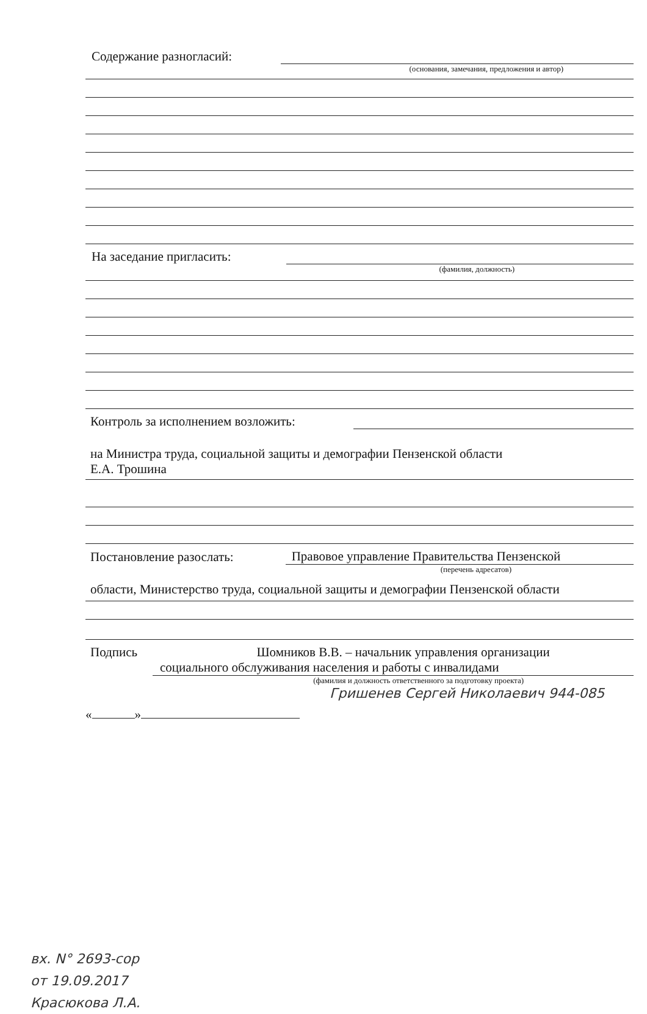Содержание разногласий:
(основания, замечания, предложения и автор)
На заседание пригласить:
(фамилия, должность)
Контроль за исполнением возложить:
на Министра труда, социальной защиты и демографии Пензенской области
Е.А. Трошина
Постановление разослать: Правовое управление Правительства Пензенской
(перечень адресатов)
области, Министерство труда, социальной защиты и демографии Пензенской области
Подпись Шомников В.В. – начальник управления организации
социального обслуживания населения и работы с инвалидами
(фамилия и должность ответственного за подготовку проекта)
Гришенев Сергей Николаевич 944-085
« »
вх. N° 2693-сор
от 19.09.2017
Красюкова Л.А.